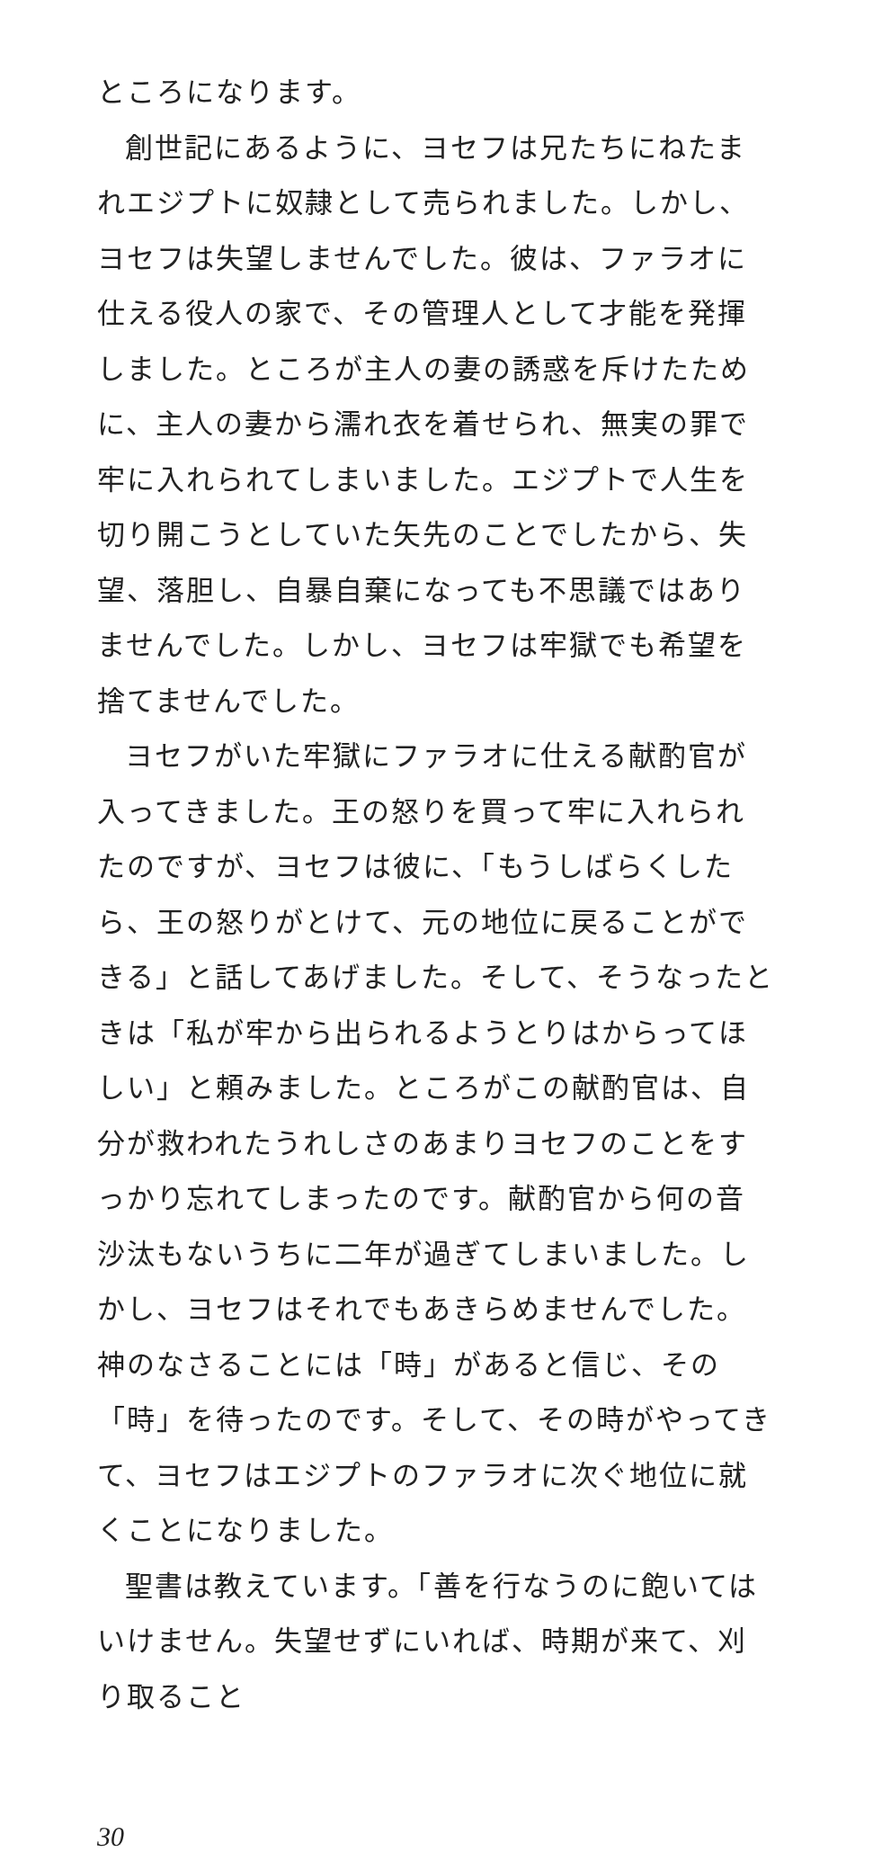ところになります。
創世記にあるように、ヨセフは兄たちにねたまれエジプトに奴隷として売られました。しかし、ヨセフは失望しませんでした。彼は、ファラオに仕える役人の家で、その管理人として才能を発揮しました。ところが主人の妻の誘惑を斥けたために、主人の妻から濡れ衣を着せられ、無実の罪で牢に入れられてしまいました。エジプトで人生を切り開こうとしていた矢先のことでしたから、失望、落胆し、自暴自棄になっても不思議ではありませんでした。しかし、ヨセフは牢獄でも希望を捨てませんでした。
ヨセフがいた牢獄にファラオに仕える献酌官が入ってきました。王の怒りを買って牢に入れられたのですが、ヨセフは彼に、「もうしばらくしたら、王の怒りがとけて、元の地位に戻ることができる」と話してあげました。そして、そうなったときは「私が牢から出られるようとりはからってほしい」と頼みました。ところがこの献酌官は、自分が救われたうれしさのあまりヨセフのことをすっかり忘れてしまったのです。献酌官から何の音沙汰もないうちに二年が過ぎてしまいました。しかし、ヨセフはそれでもあきらめませんでした。神のなさることには「時」があると信じ、その「時」を待ったのです。そして、その時がやってきて、ヨセフはエジプトのファラオに次ぐ地位に就くことになりました。
聖書は教えています。「善を行なうのに飽いてはいけません。失望せずにいれば、時期が来て、刈り取ること
30